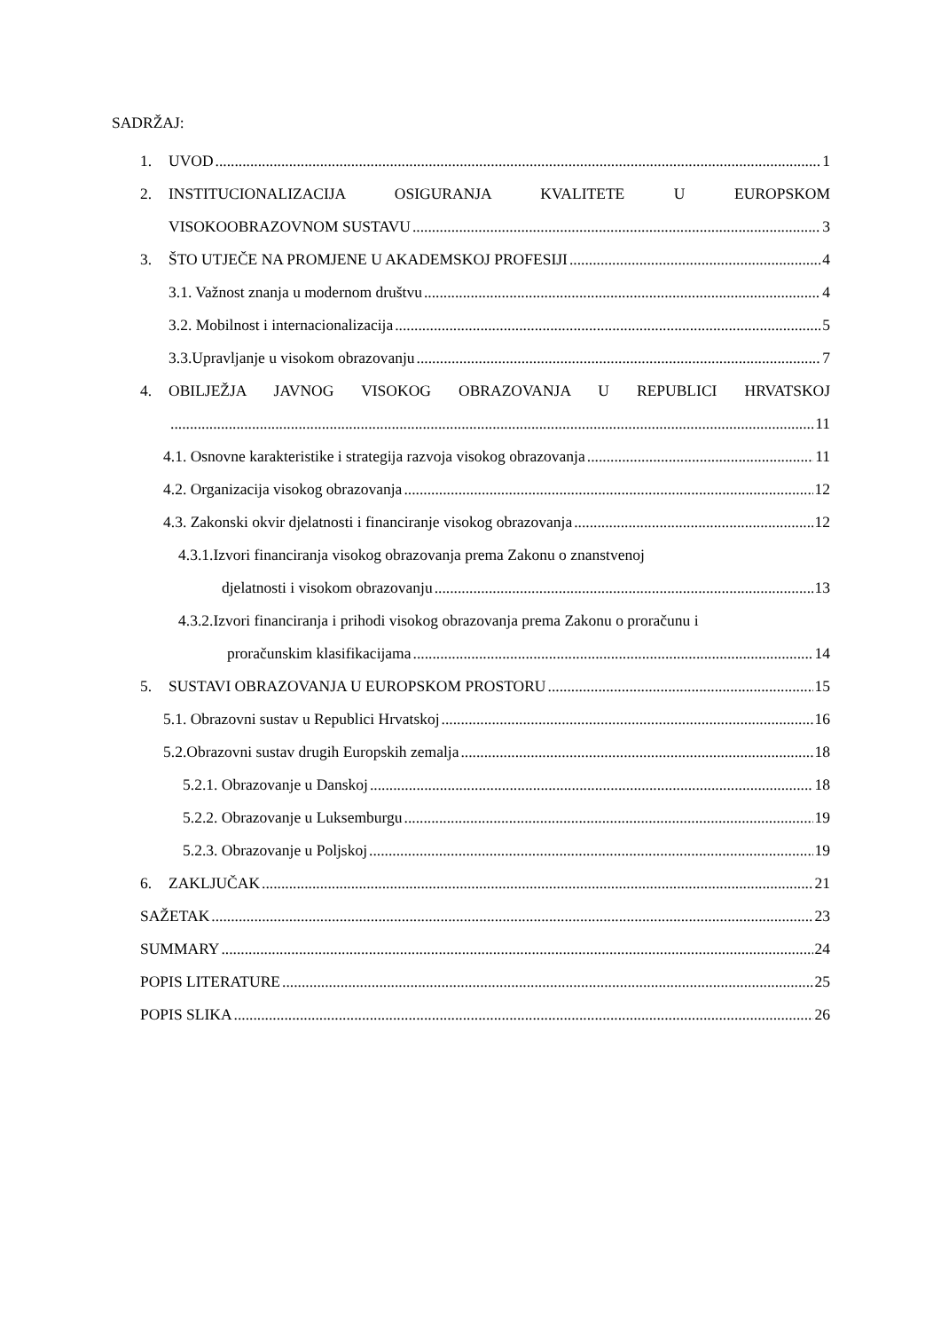SADRŽAJ:
1. UVOD 1
2. INSTITUCIONALIZACIJA OSIGURANJA KVALITETE U EUROPSKOM
VISOKOOBRAZOVNOM SUSTAVU 3
3. ŠTO UTJEČE NA PROMJENE U AKADEMSKOJ PROFESIJI 4
3.1. Važnost znanja u modernom društvu 4
3.2. Mobilnost i internacionalizacija 5
3.3.Upravljanje u visokom obrazovanju 7
4. OBILJEŽJA JAVNOG VISOKOG OBRAZOVANJA U REPUBLICI HRVATSKOJ
11
4.1. Osnovne karakteristike i strategija razvoja visokog obrazovanja 11
4.2. Organizacija visokog obrazovanja 12
4.3. Zakonski okvir djelatnosti i financiranje visokog obrazovanja 12
4.3.1.Izvori financiranja visokog obrazovanja prema Zakonu o znanstvenoj
djelatnosti i visokom obrazovanju 13
4.3.2.Izvori financiranja i prihodi visokog obrazovanja prema Zakonu o proračunu i
proračunskim klasifikacijama 14
5. SUSTAVI OBRAZOVANJA U EUROPSKOM PROSTORU 15
5.1. Obrazovni sustav u Republici Hrvatskoj 16
5.2.Obrazovni sustav drugih Europskih zemalja 18
5.2.1. Obrazovanje u Danskoj 18
5.2.2. Obrazovanje u Luksemburgu 19
5.2.3. Obrazovanje u Poljskoj 19
6. ZAKLJUČAK 21
SAŽETAK 23
SUMMARY 24
POPIS LITERATURE 25
POPIS SLIKA 26